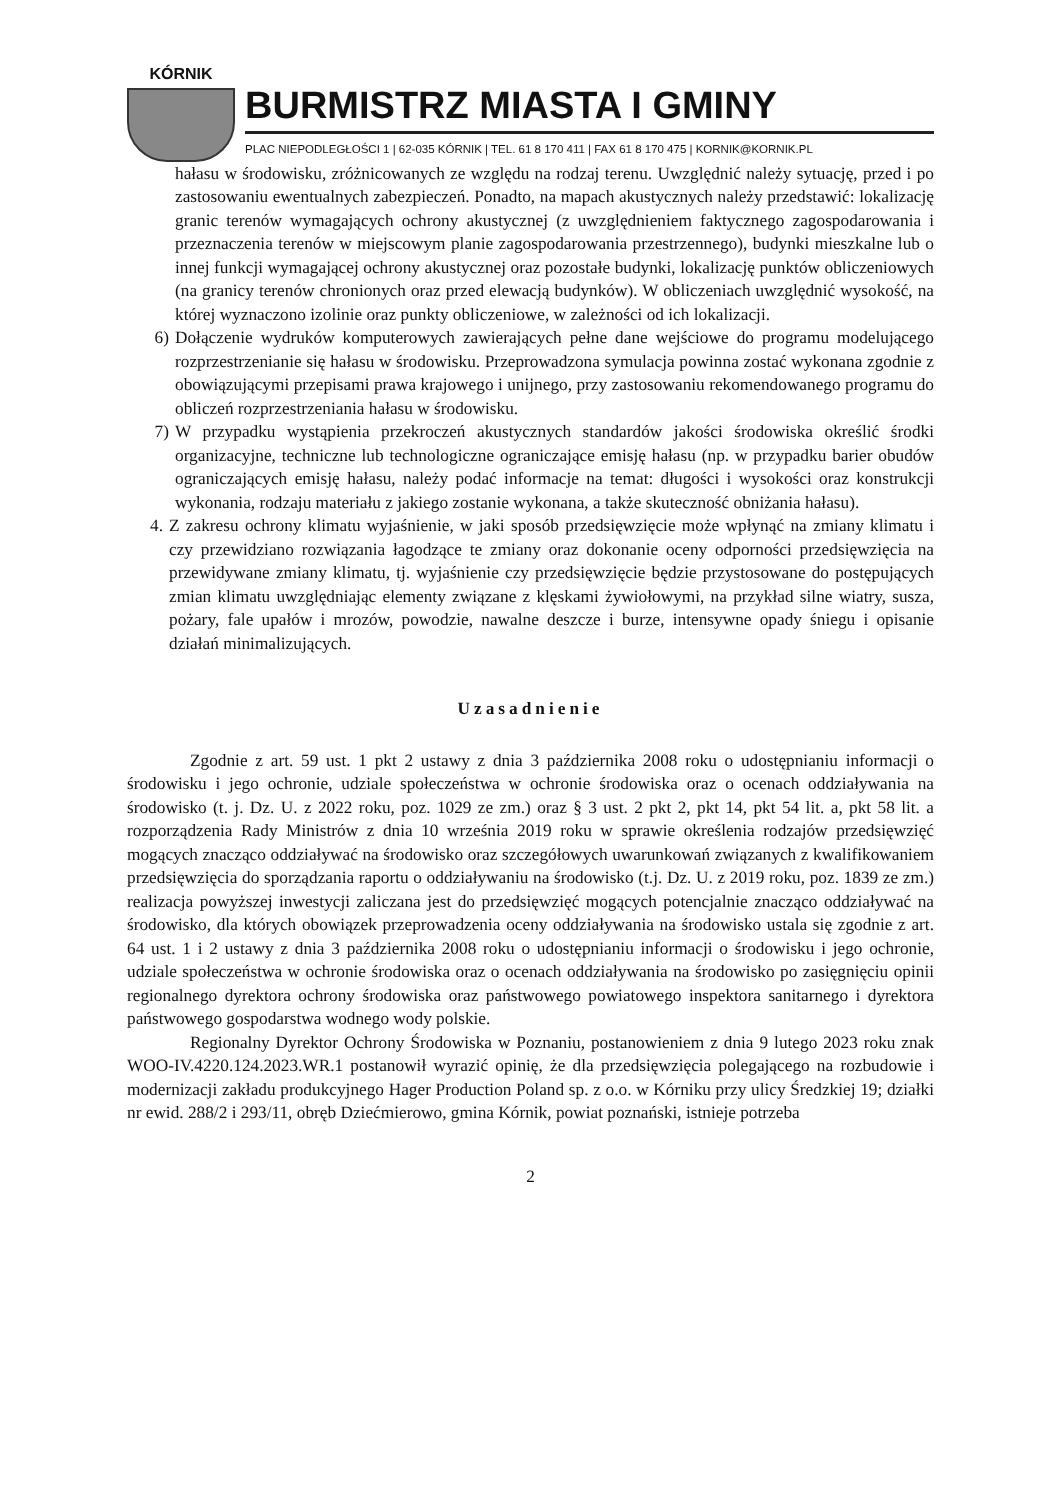KÓRNIK
BURMISTRZ MIASTA I GMINY
PLAC NIEPODLEGŁOŚCI 1 | 62-035 KÓRNIK | TEL. 61 8 170 411 | FAX 61 8 170 475 | KORNIK@KORNIK.PL
hałasu w środowisku, zróżnicowanych ze względu na rodzaj terenu. Uwzględnić należy sytuację, przed i po zastosowaniu ewentualnych zabezpieczeń. Ponadto, na mapach akustycznych należy przedstawić: lokalizację granic terenów wymagających ochrony akustycznej (z uwzględnieniem faktycznego zagospodarowania i przeznaczenia terenów w miejscowym planie zagospodarowania przestrzennego), budynki mieszkalne lub o innej funkcji wymagającej ochrony akustycznej oraz pozostałe budynki, lokalizację punktów obliczeniowych (na granicy terenów chronionych oraz przed elewacją budynków). W obliczeniach uwzględnić wysokość, na której wyznaczono izolinie oraz punkty obliczeniowe, w zależności od ich lokalizacji.
6) Dołączenie wydruków komputerowych zawierających pełne dane wejściowe do programu modelującego rozprzestrzenianie się hałasu w środowisku. Przeprowadzona symulacja powinna zostać wykonana zgodnie z obowiązującymi przepisami prawa krajowego i unijnego, przy zastosowaniu rekomendowanego programu do obliczeń rozprzestrzeniania hałasu w środowisku.
7) W przypadku wystąpienia przekroczeń akustycznych standardów jakości środowiska określić środki organizacyjne, techniczne lub technologiczne ograniczające emisję hałasu (np. w przypadku barier obudów ograniczających emisję hałasu, należy podać informacje na temat: długości i wysokości oraz konstrukcji wykonania, rodzaju materiału z jakiego zostanie wykonana, a także skuteczność obniżania hałasu).
4. Z zakresu ochrony klimatu wyjaśnienie, w jaki sposób przedsięwzięcie może wpłynąć na zmiany klimatu i czy przewidziano rozwiązania łagodzące te zmiany oraz dokonanie oceny odporności przedsięwzięcia na przewidywane zmiany klimatu, tj. wyjaśnienie czy przedsięwzięcie będzie przystosowane do postępujących zmian klimatu uwzględniając elementy związane z klęskami żywiołowymi, na przykład silne wiatry, susza, pożary, fale upałów i mrozów, powodzie, nawalne deszcze i burze, intensywne opady śniegu i opisanie działań minimalizujących.
Uzasadnienie
Zgodnie z art. 59 ust. 1 pkt 2 ustawy z dnia 3 października 2008 roku o udostępnianiu informacji o środowisku i jego ochronie, udziale społeczeństwa w ochronie środowiska oraz o ocenach oddziaływania na środowisko (t. j. Dz. U. z 2022 roku, poz. 1029 ze zm.) oraz § 3 ust. 2 pkt 2, pkt 14, pkt 54 lit. a, pkt 58 lit. a rozporządzenia Rady Ministrów z dnia 10 września 2019 roku w sprawie określenia rodzajów przedsięwzięć mogących znacząco oddziaływać na środowisko oraz szczegółowych uwarunkowań związanych z kwalifikowaniem przedsięwzięcia do sporządzania raportu o oddziaływaniu na środowisko (t.j. Dz. U. z 2019 roku, poz. 1839 ze zm.) realizacja powyższej inwestycji zaliczana jest do przedsięwzięć mogących potencjalnie znacząco oddziaływać na środowisko, dla których obowiązek przeprowadzenia oceny oddziaływania na środowisko ustala się zgodnie z art. 64 ust. 1 i 2 ustawy z dnia 3 października 2008 roku o udostępnianiu informacji o środowisku i jego ochronie, udziale społeczeństwa w ochronie środowiska oraz o ocenach oddziaływania na środowisko po zasięgnięciu opinii regionalnego dyrektora ochrony środowiska oraz państwowego powiatowego inspektora sanitarnego i dyrektora państwowego gospodarstwa wodnego wody polskie.
Regionalny Dyrektor Ochrony Środowiska w Poznaniu, postanowieniem z dnia 9 lutego 2023 roku znak WOO-IV.4220.124.2023.WR.1 postanowił wyrazić opinię, że dla przedsięwzięcia polegającego na rozbudowie i modernizacji zakładu produkcyjnego Hager Production Poland sp. z o.o. w Kórniku przy ulicy Średzkiej 19; działki nr ewid. 288/2 i 293/11, obręb Dziećmierowo, gmina Kórnik, powiat poznański, istnieje potrzeba
2